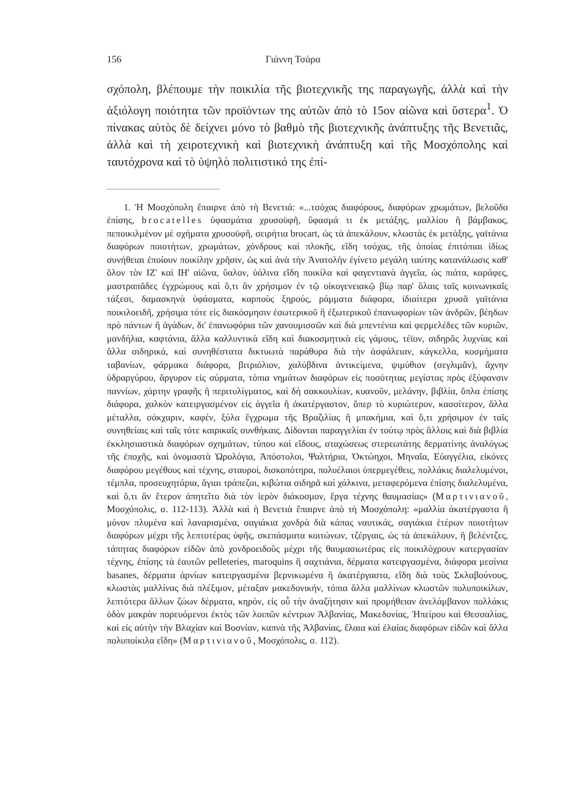156 Γιάννη Τσάρα
σχόπολη, βλέπουμε τὴν ποικιλία τῆς βιοτεχνικῆς της παραγωγῆς, ἀλλὰ καὶ τὴν ἀξιόλογη ποιότητα τῶν προϊόντων της αὐτῶν ἀπὸ τὸ 15ον αἰῶνα καὶ ὕστερα<sup>1</sup>. Ὁ πίνακας αὐτὸς δὲ δείχνει μόνο τὸ βαθμὸ τῆς βιοτεχνικῆς ἀνάπτυξης τῆς Βενετιᾶς, ἀλλὰ καὶ τὴ χειροτεχνικὴ καὶ βιοτεχνικὴ ἀνάπτυξη καὶ τῆς Μοσχόπολης καὶ ταυτόχρονα καὶ τὸ ὑψηλὸ πολιτιστικό της ἐπί-
1. Ἡ Μοσχόπολη ἔπαιρνε ἀπὸ τὴ Βενετιά: «...τσόχας διαφόρους, διαφόρων χρωμάτων, βελοῦδα ἐπίσης, brocatelles ὑφασμάτια χρυσοϋφῆ, ὕφασμά τι ἐκ μετάξης, μαλλίου ἢ βάμβακος, πεποικιλμένον μὲ σχήματα χρυσοϋφῆ, σειρήτια brocart, ὡς τὰ ἀπεκάλουν, κλωστὰς ἐκ μετάξης, γαϊτάνια διαφόρων ποιοτήτων, χρωμάτων, χόνδρους καὶ πλοκῆς, εἴδη τσόχας, τῆς ὁποίας ἐπιτόπιαι ἰδίως συνήθειαι ἐποίουν ποικίλην χρῆσιν, ὡς καὶ ἀνὰ τὴν Ἀνατολὴν ἐγίνετο μεγάλη ταύτης κατανάλωσις καθ' ὅλον τὸν ΙΖ' καὶ ΙΗ' αἰῶνα, ὕαλον, ὑάλινα εἴδη ποικίλα καὶ φαγεντιανὰ ἀγγεῖα, ὡς πιάτα, καράφες, μαστραπᾶδες ἐγχρώμους καὶ ὅ,τι ἂν χρήσιμον ἐν τῷ οἰκογενειακῷ βίῳ παρ' ὅλαις ταῖς κοινωνικαῖς τάξεσι, δαμασκηνὰ ὑφάσματα, καρποὺς ξηρούς, ράμματα διάφορα, ἰδιαίτερα χρυσᾶ γαϊτάνια ποικιλοειδῆ, χρήσιμα τότε εἰς διακόσμησιν ἐσωτερικοῦ ἢ ἐξωτερικοῦ ἐπανωφορίων τῶν ἀνδρῶν, βέηδων πρὸ πάντων ἢ ἀγάδων, δι' ἐπανωφόρια τῶν χανουμισσῶν καὶ διὰ μπεντένια καὶ φερμελέδες τῶν κυριῶν, μανδήλια, καφτάνια, ἄλλα καλλυντικὰ εἴδη καὶ διακοσμητικὰ εἰς γάμους, τέϊον, σιδηρᾶς λυχνίας καὶ ἄλλα σιδηρικά, καὶ συνηθέστατα δικτυωτὰ παράθυρα διὰ τὴν ἀσφάλειαν, κάγκελλα, κοσμήματα ταβανίων, φάρμακα διάφορα, βιτριόλιον, χαλύβδινα ἀντικείμενα, ψιμύθιον (σεγλιμᾶν), ἄχνην ὑδραργύρου, ἄργυρον εἰς σύρματα, τόπια νημάτων διαφόρων εἰς ποσότητας μεγίστας πρὸς ἐξύφανσιν παννίων, χάρτην γραφῆς ἢ περιτυλίγματος, καὶ δὴ σακκουλίων, κυανοῦν, μελάνην, βιβλία, ὅπλα ἐπίσης διάφορα, χαλκὸν κατειργασμένον εἰς ἀγγεῖα ἢ ἀκατέργαστον, ὅπερ τὸ κυριώτερον, κασσίτερον, ἄλλα μέταλλα, σάκχαριν, καφέν, ξύλα ἔγχρωμα τῆς Βραζιλίας ἢ μπακήμια, καὶ ὅ,τι χρήσιμον ἐν ταῖς συνηθείαις καὶ ταῖς τότε καιρικαῖς συνθήκαις. Δίδονται παραγγελίαι ἐν τούτῳ πρὸς ἄλλοις καὶ διὰ βιβλία ἐκκλησιαστικὰ διαφόρων σχημάτων, τύπου καὶ εἴδους, σταχώσεως στερεωτάτης δερματίνης ἀναλόγως τῆς ἐποχῆς, καὶ ὀνομαστὰ Ὡρολόγια, Ἀπόστολοι, Ψαλτήρια, Ὀκτώηχοι, Μηναῖα, Εὐαγγέλια, εἰκόνες διαφόρου μεγέθους καὶ τέχνης, σταυροί, δισκοπότηρα, πολυέλαιοι ὑπερμεγέθεις, πολλάκις διαλελυμένοι, τέμπλα, προσευχητάρια, ἅγιαι τράπεζαι, κιβώτια σιδηρᾶ καὶ χάλκινα, μεταφερόμενα ἐπίσης διαλελυμένα, καὶ ὅ,τι ἂν ἕτερον ἀπητεῖτο διὰ τὸν ἱερὸν διάκοσμον, ἔργα τέχνης θαυμασίας» (Μαρτινιανοῦ, Μοσχόπολις, σ. 112-113). Ἀλλὰ καὶ ἡ Βενετιὰ ἔπαιρνε ἀπὸ τὴ Μοσχόπολη: «μαλλία ἀκατέργαστα ἢ μόνον πλυμένα καὶ λαναρισμένα, σαγιάκια χονδρὰ διὰ κάπας ναυτικάς, σαγιάκια ἑτέρων ποιοτήτων διαφόρων μέχρι τῆς λεπτοτέρας ὑφῆς, σκεπάσματα κοιτώνων, τζέργαις, ὡς τὰ ἀπεκάλουν, ἢ βελέντζες, τάπητας διαφόρων εἰδῶν ἀπὸ χονδροειδοῦς μέχρι τῆς θαυμασιωτέρας εἰς ποικιλόχρουν κατεργασίαν τέχνης, ἐπίσης τὰ ἑαυτῶν pelleteries, maroquins ἢ σαχτιάνια, δέρματα κατειργασμένα, διάφορα μεσίνια basanes, δέρματα ἀρνίων κατειργασμένα βερνικωμένα ἢ ἀκατέργαστα, εἴδη διὰ τοὺς Σκλαβούνους, κλωστὰς μαλλίνας διὰ πλέξιμον, μέταξαν μακεδονικήν, τόπια ἄλλα μαλλίνων κλωστῶν πολυποικίλων, λεπτότερα ἄλλων ζώων δέρματα, κηρόν, εἰς οὗ τὴν ἀναζήτησιν καὶ προμήθειαν ἀνελάμβανον πολλάκις ὁδὸν μακρὰν πορευόμενοι ἐκτὸς τῶν λοιπῶν κέντρων Ἀλβανίας, Μακεδονίας, Ἠπείρου καὶ Θεσσαλίας, καὶ εἰς αὐτὴν τὴν Βλαχίαν καὶ Βοσνίαν, καπνὰ τῆς Ἀλβανίας, ἔλαια καὶ ἐλαίας διαφόρων εἰδῶν καὶ ἄλλα πολυποίκιλα εἴδη» (Μαρτινιανοῦ, Μοσχόπολις, σ. 112).